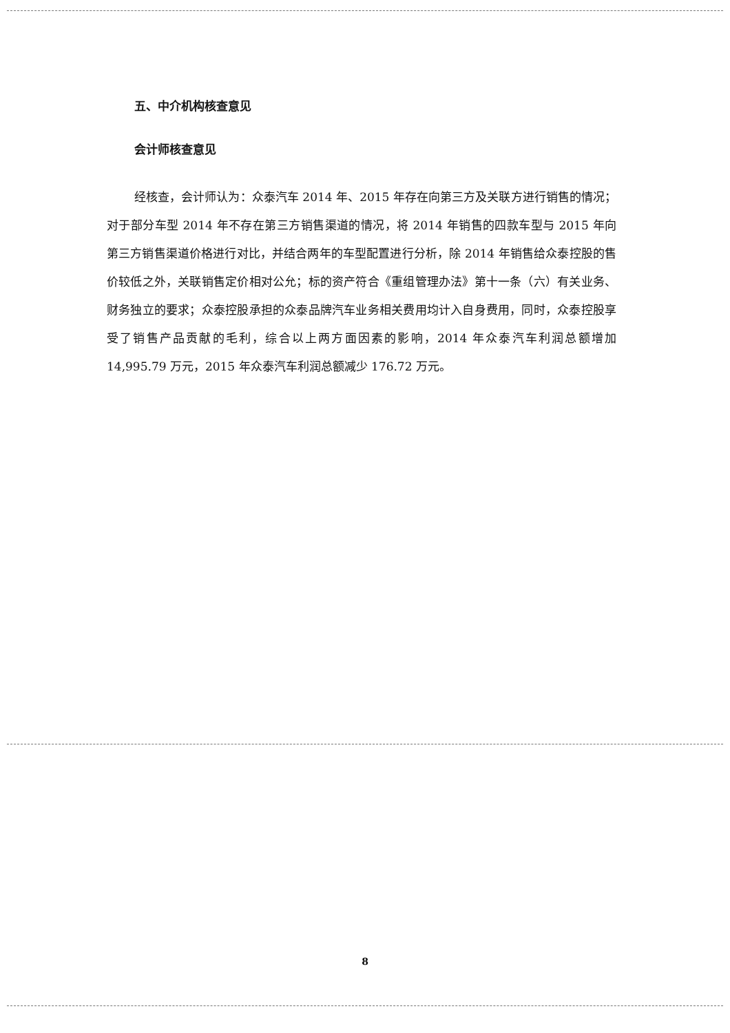五、中介机构核查意见
会计师核查意见
经核查，会计师认为：众泰汽车 2014 年、2015 年存在向第三方及关联方进行销售的情况；对于部分车型 2014 年不存在第三方销售渠道的情况，将 2014 年销售的四款车型与 2015 年向第三方销售渠道价格进行对比，并结合两年的车型配置进行分析，除 2014 年销售给众泰控股的售价较低之外，关联销售定价相对公允；标的资产符合《重组管理办法》第十一条（六）有关业务、财务独立的要求；众泰控股承担的众泰品牌汽车业务相关费用均计入自身费用，同时，众泰控股享受了销售产品贡献的毛利，综合以上两方面因素的影响，2014 年众泰汽车利润总额增加 14,995.79 万元，2015 年众泰汽车利润总额减少 176.72 万元。
8